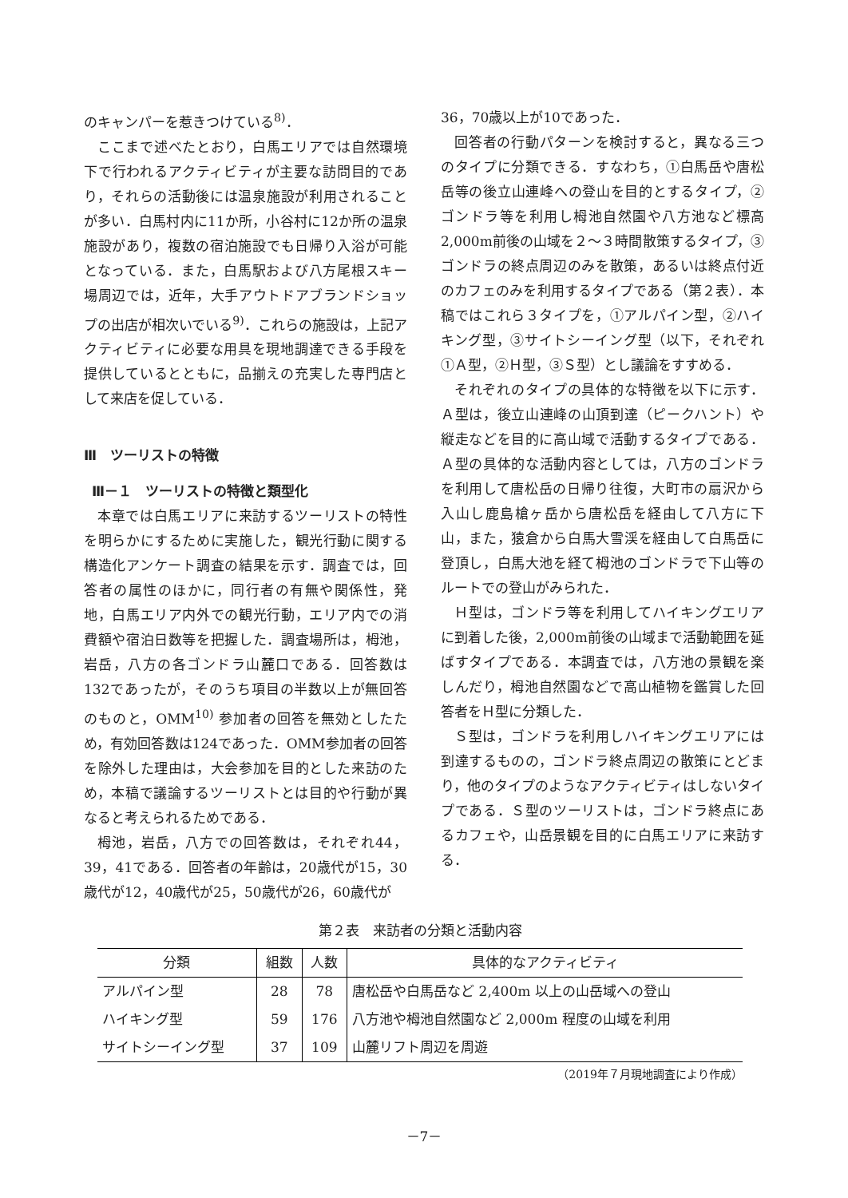のキャンパーを惹きつけている<sup>8)</sup>．
ここまで述べたとおり，白馬エリアでは自然環境下で行われるアクティビティが主要な訪問目的であり，それらの活動後には温泉施設が利用されることが多い．白馬村内に11か所，小谷村に12か所の温泉施設があり，複数の宿泊施設でも日帰り入浴が可能となっている．また，白馬駅および八方尾根スキー場周辺では，近年，大手アウトドアブランドショップの出店が相次いでいる<sup>9)</sup>．これらの施設は，上記アクティビティに必要な用具を現地調達できる手段を提供しているとともに，品揃えの充実した専門店として来店を促している．
Ⅲ　ツーリストの特徴
Ⅲ－１　ツーリストの特徴と類型化
本章では白馬エリアに来訪するツーリストの特性を明らかにするために実施した，観光行動に関する構造化アンケート調査の結果を示す．調査では，回答者の属性のほかに，同行者の有無や関係性，発地，白馬エリア内外での観光行動，エリア内での消費額や宿泊日数等を把握した．調査場所は，栂池，岩岳，八方の各ゴンドラ山麓口である．回答数は132であったが，そのうち項目の半数以上が無回答のものと，OMM<sup>10)</sup> 参加者の回答を無効としたため，有効回答数は124であった．OMM参加者の回答を除外した理由は，大会参加を目的とした来訪のため，本稿で議論するツーリストとは目的や行動が異なると考えられるためである．
栂池，岩岳，八方での回答数は，それぞれ44，39，41である．回答者の年齢は，20歳代が15，30歳代が12，40歳代が25，50歳代が26，60歳代が
36，70歳以上が10であった．
回答者の行動パターンを検討すると，異なる三つのタイプに分類できる．すなわち，①白馬岳や唐松岳等の後立山連峰への登山を目的とするタイプ，②ゴンドラ等を利用し栂池自然園や八方池など標高2,000m前後の山域を２～３時間散策するタイプ，③ゴンドラの終点周辺のみを散策，あるいは終点付近のカフェのみを利用するタイプである（第２表）．本稿ではこれら３タイプを，①アルパイン型，②ハイキング型，③サイトシーイング型（以下，それぞれ①Ａ型，②Ｈ型，③Ｓ型）とし議論をすすめる．
それぞれのタイプの具体的な特徴を以下に示す．Ａ型は，後立山連峰の山頂到達（ピークハント）や縦走などを目的に高山域で活動するタイプである．Ａ型の具体的な活動内容としては，八方のゴンドラを利用して唐松岳の日帰り往復，大町市の扇沢から入山し鹿島槍ヶ岳から唐松岳を経由して八方に下山，また，猿倉から白馬大雪渓を経由して白馬岳に登頂し，白馬大池を経て栂池のゴンドラで下山等のルートでの登山がみられた．
Ｈ型は，ゴンドラ等を利用してハイキングエリアに到着した後，2,000m前後の山域まで活動範囲を延ばすタイプである．本調査では，八方池の景観を楽しんだり，栂池自然園などで高山植物を鑑賞した回答者をＨ型に分類した．
Ｓ型は，ゴンドラを利用しハイキングエリアには到達するものの，ゴンドラ終点周辺の散策にとどまり，他のタイプのようなアクティビティはしないタイプである．Ｓ型のツーリストは，ゴンドラ終点にあるカフェや，山岳景観を目的に白馬エリアに来訪する．
第２表　来訪者の分類と活動内容
| 分類 | 組数 | 人数 | 具体的なアクティビティ |
| --- | --- | --- | --- |
| アルパイン型 | 28 | 78 | 唐松岳や白馬岳など 2,400m 以上の山岳域への登山 |
| ハイキング型 | 59 | 176 | 八方池や栂池自然園など 2,000m 程度の山域を利用 |
| サイトシーイング型 | 37 | 109 | 山麓リフト周辺を周遊 |
（2019年７月現地調査により作成）
－7－